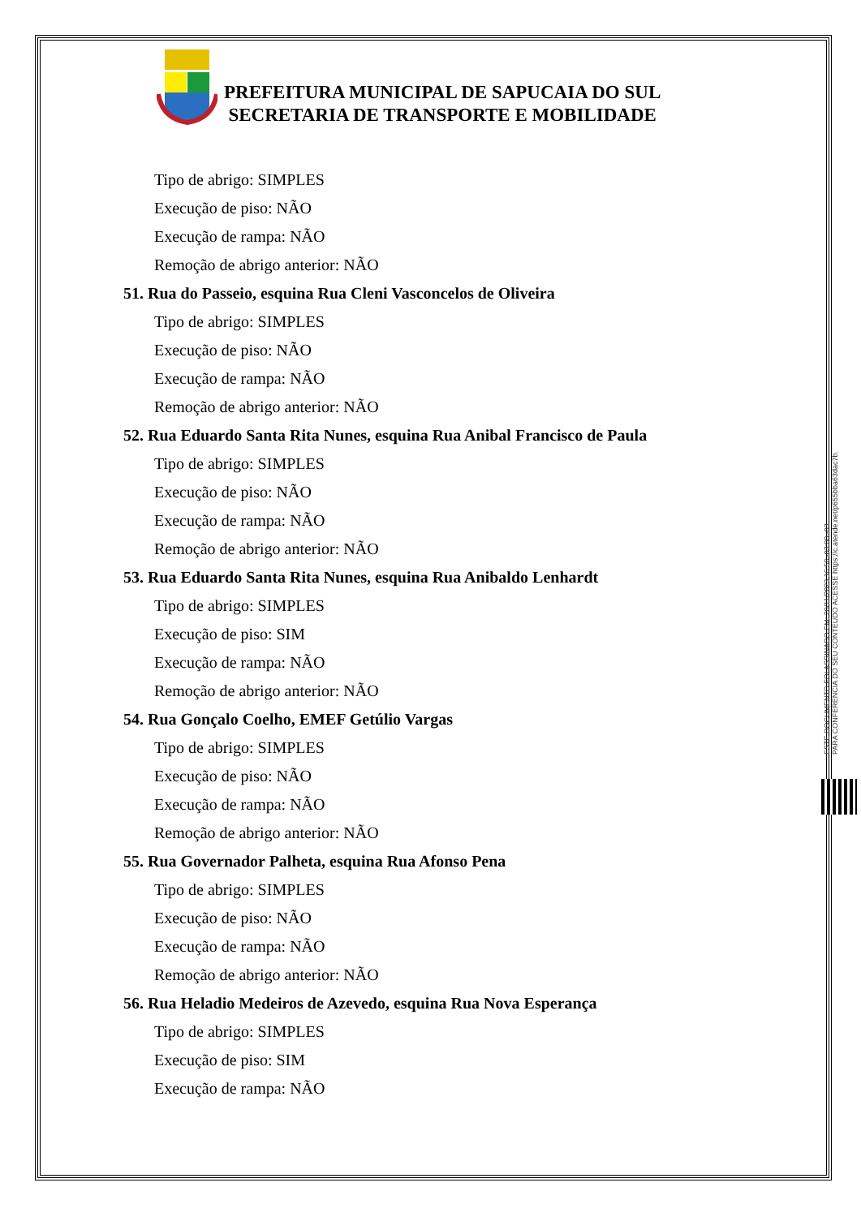PREFEITURA MUNICIPAL DE SAPUCAIA DO SUL
SECRETARIA DE TRANSPORTE E MOBILIDADE
Tipo de abrigo: SIMPLES
Execução de piso: NÃO
Execução de rampa: NÃO
Remoção de abrigo anterior: NÃO
51. Rua do Passeio, esquina Rua Cleni Vasconcelos de Oliveira
Tipo de abrigo: SIMPLES
Execução de piso: NÃO
Execução de rampa: NÃO
Remoção de abrigo anterior: NÃO
52. Rua Eduardo Santa Rita Nunes, esquina Rua Anibal Francisco de Paula
Tipo de abrigo: SIMPLES
Execução de piso: NÃO
Execução de rampa: NÃO
Remoção de abrigo anterior: NÃO
53. Rua Eduardo Santa Rita Nunes, esquina Rua Anibaldo Lenhardt
Tipo de abrigo: SIMPLES
Execução de piso: SIM
Execução de rampa: NÃO
Remoção de abrigo anterior: NÃO
54. Rua Gonçalo Coelho, EMEF Getúlio Vargas
Tipo de abrigo: SIMPLES
Execução de piso: NÃO
Execução de rampa: NÃO
Remoção de abrigo anterior: NÃO
55. Rua Governador Palheta, esquina Rua Afonso Pena
Tipo de abrigo: SIMPLES
Execução de piso: NÃO
Execução de rampa: NÃO
Remoção de abrigo anterior: NÃO
56. Rua Heladio Medeiros de Azevedo, esquina Rua Nova Esperança
Tipo de abrigo: SIMPLES
Execução de piso: SIM
Execução de rampa: NÃO
ESTE DOCUMENTO FOI ASSINADO EM: 20/11/2023 16:58 -03:00 -03
PARA CONFERÊNCIA DO SEU CONTEÚDO ACESSE https://c.atende.net/p655bba63dac7b.